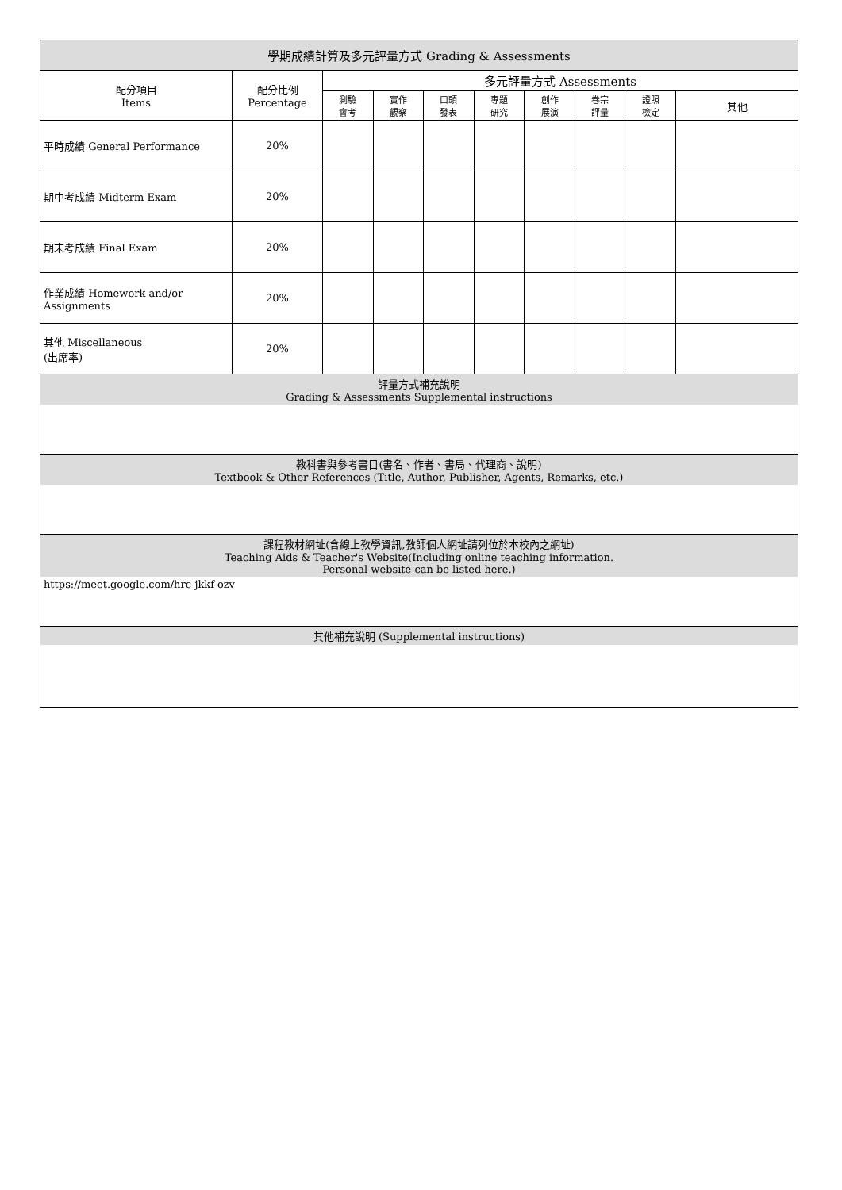| 學期成績計算及多元評量方式 Grading & Assessments | | | | | | | | | |
| --- | --- | --- | --- | --- | --- | --- | --- | --- | --- |
| 配分項目 Items | 配分比例 Percentage | 多元評量方式 Assessments | | | | | | | |
| | | 測驗 會考 | 實作 觀察 | 口頭 發表 | 專題 研究 | 創作 展演 | 卷宗 評量 | 證照 檢定 | 其他 |
| 平時成績 General Performance | 20% | | | | | | | | |
| 期中考成績 Midterm Exam | 20% | | | | | | | | |
| 期末考成績 Final Exam | 20% | | | | | | | | |
| 作業成績 Homework and/or Assignments | 20% | | | | | | | | |
| 其他 Miscellaneous (出席率) | 20% | | | | | | | | |
| 評量方式補充說明 Grading & Assessments Supplemental instructions | | | | | | | | | |
| 教科書與參考書目(書名、作者、書局、代理商、說明) Textbook & Other References (Title, Author, Publisher, Agents, Remarks, etc.) | | | | | | | | | |
| 課程教材網址(含線上教學資訊,教師個人網址請列位於本校內之網址) Teaching Aids & Teacher's Website(Including online teaching information. Personal website can be listed here.) | | | | | | | | | |
| https://meet.google.com/hrc-jkkf-ozv | | | | | | | | | |
| 其他補充說明 (Supplemental instructions) | | | | | | | | | |